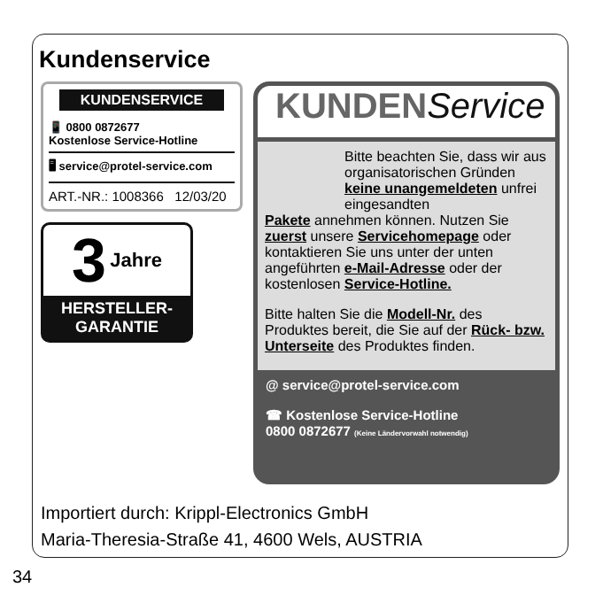Kundenservice
KUNDENSERVICE
📱 0800 0872677
Kostenlose Service-Hotline
🖥 service@protel-service.com
ART.-NR.: 1008366 12/03/20
3 Jahre
HERSTELLER-
GARANTIE
KUNDENService
Bitte beachten Sie, dass wir aus organisatorischen Gründen keine unangemeldeten unfrei eingesandten
Pakete annehmen können. Nutzen Sie zuerst unsere Servicehomepage oder kontaktieren Sie uns unter der unten angeführten e-Mail-Adresse oder der kostenlosen Service-Hotline.
Bitte halten Sie die Modell-Nr. des Produktes bereit, die Sie auf der Rück- bzw. Unterseite des Produktes finden.
@ service@protel-service.com
☎ Kostenlose Service-Hotline
0800 0872677 (Keine Ländervorwahl notwendig)
Importiert durch: Krippl-Electronics GmbH
Maria-Theresia-Straße 41, 4600 Wels, AUSTRIA
34